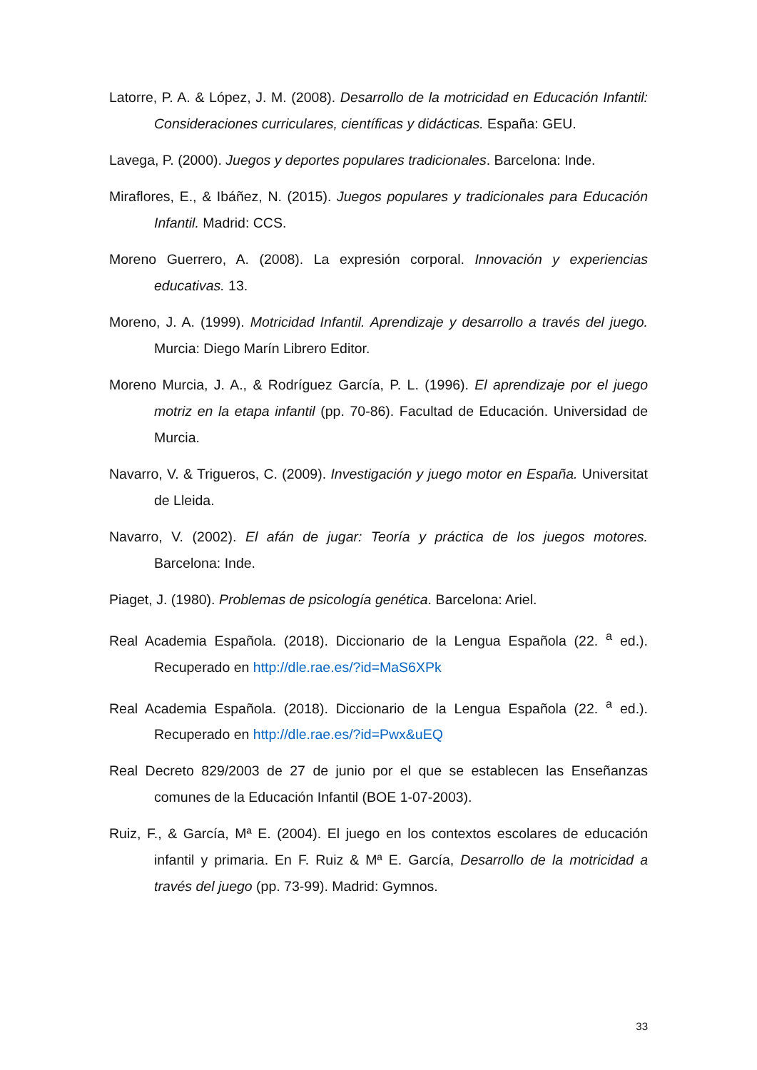Latorre, P. A. & López, J. M. (2008). Desarrollo de la motricidad en Educación Infantil: Consideraciones curriculares, científicas y didácticas. España: GEU.
Lavega, P. (2000). Juegos y deportes populares tradicionales. Barcelona: Inde.
Miraflores, E., & Ibáñez, N. (2015). Juegos populares y tradicionales para Educación Infantil. Madrid: CCS.
Moreno Guerrero, A. (2008). La expresión corporal. Innovación y experiencias educativas. 13.
Moreno, J. A. (1999). Motricidad Infantil. Aprendizaje y desarrollo a través del juego. Murcia: Diego Marín Librero Editor.
Moreno Murcia, J. A., & Rodríguez García, P. L. (1996). El aprendizaje por el juego motriz en la etapa infantil (pp. 70-86). Facultad de Educación. Universidad de Murcia.
Navarro, V. & Trigueros, C. (2009). Investigación y juego motor en España. Universitat de Lleida.
Navarro, V. (2002). El afán de jugar: Teoría y práctica de los juegos motores. Barcelona: Inde.
Piaget, J. (1980). Problemas de psicología genética. Barcelona: Ariel.
Real Academia Española. (2018). Diccionario de la Lengua Española (22. <sup>a</sup> ed.). Recuperado en http://dle.rae.es/?id=MaS6XPk
Real Academia Española. (2018). Diccionario de la Lengua Española (22. <sup>a</sup> ed.). Recuperado en http://dle.rae.es/?id=Pwx&uEQ
Real Decreto 829/2003 de 27 de junio por el que se establecen las Enseñanzas comunes de la Educación Infantil (BOE 1-07-2003).
Ruiz, F., & García, Mª E. (2004). El juego en los contextos escolares de educación infantil y primaria. En F. Ruiz & Mª E. García, Desarrollo de la motricidad a través del juego (pp. 73-99). Madrid: Gymnos.
33